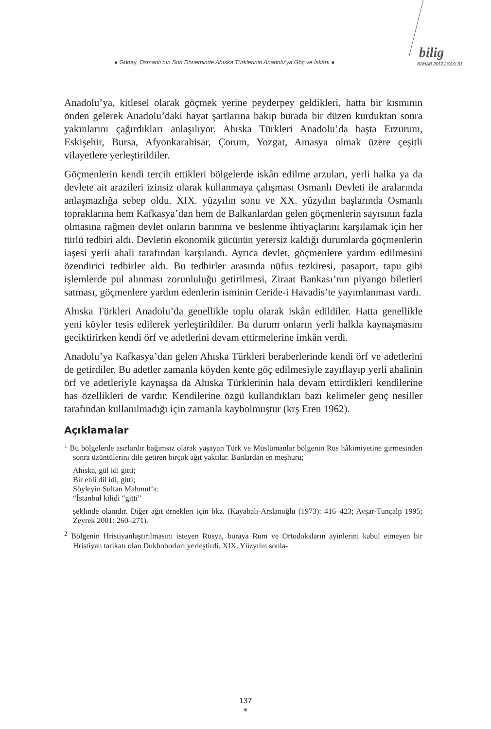● Günay, Osmanlı’nın Son Döneminde Ahıska Türklerinin Anadolu’ya Göç ve İskânı ●
bilig
BAHAR 2012 / SAYI 61
Anadolu’ya, kitlesel olarak göçmek yerine peyderpey geldikleri, hatta bir kısmının önden gelerek Anadolu’daki hayat şartlarına bakıp burada bir düzen kurduktan sonra yakınlarını çağırdıkları anlaşılıyor. Ahıska Türkleri Anadolu’da başta Erzurum, Eskişehir, Bursa, Afyonkarahisar, Çorum, Yozgat, Amasya olmak üzere çeşitli vilayetlere yerleştirildiler.
Göçmenlerin kendi tercih ettikleri bölgelerde iskân edilme arzuları, yerli halka ya da devlete ait arazileri izinsiz olarak kullanmaya çalışması Osmanlı Devleti ile aralarında anlaşmazlığa sebep oldu. XIX. yüzyılın sonu ve XX. yüzyılın başlarında Osmanlı topraklarına hem Kafkasya’dan hem de Balkanlardan gelen göçmenlerin sayısının fazla olmasına rağmen devlet onların barınma ve beslenme ihtiyaçlarını karşılamak için her türlü tedbiri aldı. Devletin ekonomik gücünün yetersiz kaldığı durumlarda göçmenlerin iaşesi yerli ahali tarafından karşılandı. Ayrıca devlet, göçmenlere yardım edilmesini özendirici tedbirler aldı. Bu tedbirler arasında nüfus tezkiresi, pasaport, tapu gibi işlemlerde pul alınması zorunluluğu getirilmesi, Ziraat Bankası’nın piyango biletleri satması, göçmenlere yardım edenlerin isminin Ceride-i Havadis’te yayımlanması vardı.
Ahıska Türkleri Anadolu’da genellikle toplu olarak iskân edildiler. Hatta genellikle yeni köyler tesis edilerek yerleştirildiler. Bu durum onların yerli halkla kaynaşmasını geciktirirken kendi örf ve adetlerini devam ettirmelerine imkân verdi.
Anadolu’ya Kafkasya’dan gelen Ahıska Türkleri beraberlerinde kendi örf ve adetlerini de getirdiler. Bu adetler zamanla köyden kente göç edilmesiyle zayıflayıp yerli ahalinin örf ve adetleriyle kaynaşsa da Ahıska Türklerinin hala devam ettirdikleri kendilerine has özellikleri de vardır. Kendilerine özgü kullandıkları bazı kelimeler genç nesiller tarafından kullanılmadığı için zamanla kaybolmuştur (krş Eren 1962).
Açıklamalar
<sup>1</sup> Bu bölgelerde asırlardır bağımsız olarak yaşayan Türk ve Müslümanlar bölgenin Rus hâkimiyetine girmesinden sonra üzüntülerini dile getiren birçok ağıt yaktılar. Bunlardan en meşhuru;
Ahıska, gül idi gitti;
Bir ehli dil idi, gitti;
Söyleyin Sultan Mahmut’a:
“İstanbul kilidi “gitti”
şeklinde olanıdır. Diğer ağıt örnekleri için bkz. (Kayabalı-Arslanoğlu (1973): 416–423; Avşar-Tunçalp 1995; Zeyrek 2001: 260–271).
<sup>2</sup> Bölgenin Hristiyanlaştırılmasını isteyen Rusya, buraya Rum ve Ortodoksların ayinlerini kabul etmeyen bir Hristiyan tarikatı olan Dukhoborları yerleştirdi. XIX. Yüzyılın sonla-
137
●